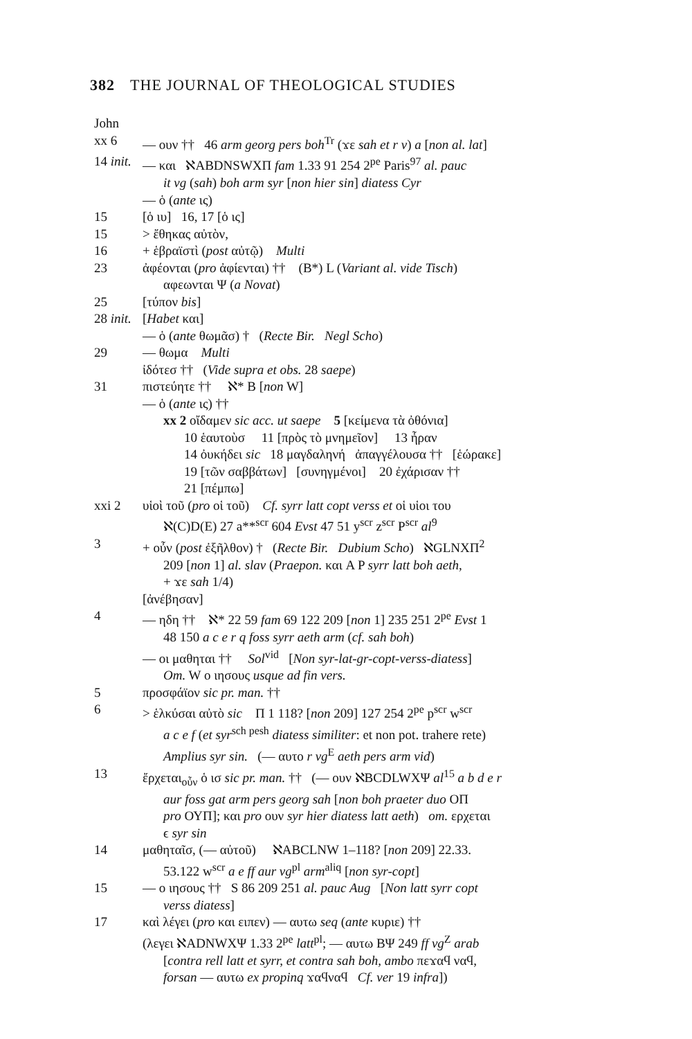382 THE JOURNAL OF THEOLOGICAL STUDIES
John
xx 6 — ουν †† 46 arm georg pers boh<sup>Tr</sup> (ϫε sah et r v) a [non al. lat]
14 init.
— και ℵABDNSWXΠ fam 1.33 91 254 2<sup>pe</sup> Paris<sup>97</sup> al. pauc
it vg (sah) boh arm syr [non hier sin] diatess Cyr
— ὁ (ante ις)
15 [ὁ ιυ] 16, 17 [ὁ ις]
15 > ἔθηκας αὐτὸν,
16 + ἑβραϊστὶ (post αὐτῷ) Multi
23 ἀφέονται (pro ἀφίενται) †† (B*) L (Variant al. vide Tisch)
αφεωνται Ψ (a Novat)
25 [τύπον bis]
28 init.
[Habet και]
— ὁ (ante θωμᾶσ) † (Recte Bir. Negl Scho)
29 — θωμα Multi
ἰδότεσ †† (Vide supra et obs. 28 saepe)
31 πιστεύητε †† ℵ* B [non W]
— ὁ (ante ις) ††
xx 2 οἴδαμεν sic acc. ut saepe 5 [κείμενα τὰ ὀθόνια]
10 ἑαυτοὺσ 11 [πρὸς τὸ μνημεῖον] 13 ἦραν
14 ὀυκήδει sic 18 μαγδαληνή ἀπαγγέλουσα †† [ἑώρακε]
19 [τῶν σαββάτων] [συνηγμένοι] 20 ἐχάρισαν ††
21 [πέμπω]
xxi 2 υἱοὶ τοῦ (pro οἱ τοῦ) Cf. syrr latt copt verss et οἱ υἱοι του
ℵ(C)D(E) 27 a**<sup>scr</sup> 604 Evst 47 51 y<sup>scr</sup> z<sup>scr</sup> P<sup>scr</sup> al<sup>9</sup>
3 + οὖν (post ἐξῆλθον) † (Recte Bir. Dubium Scho) ℵGLNXΠ<sup>2</sup>
209 [non 1] al. slav (Praepon. και A P syrr latt boh aeth,
+ ϫε sah 1/4)
[ἀνέβησαν]
4 — ηδη †† ℵ* 22 59 fam 69 122 209 [non 1] 235 251 2<sup>pe</sup> Evst 1
48 150 a c e r q foss syrr aeth arm (cf. sah boh)
— οι μαθηται †† Sol<sup>vid</sup> [Non syr-lat-gr-copt-verss-diatess]
Om. W ο ιησους usque ad fin vers.
5 προσφάϊον sic pr. man. ††
6 > ἑλκύσαι αὐτὸ sic Π 1 118? [non 209] 127 254 2<sup>pe</sup> p<sup>scr</sup> w<sup>scr</sup>
a c e f (et syr<sup>sch pesh</sup> diatess similiter: et non pot. trahere rete)
Amplius syr sin. (— αυτο r vg<sup>E</sup> aeth pers arm vid)
13 ἔρχεται<sub>οὖν</sub> ὁ ισ sic pr. man. †† (— ουν ℵBCDLWXΨ al<sup>15</sup> a b d e r
aur foss gat arm pers georg sah [non boh praeter duo ΟΠ
pro ΟΥΠ]; και pro ουν syr hier diatess latt aeth) om. ερχεται
ϵ syr sin
14 μαθηταῖσ, (— αὐτοῦ) ℵABCLNW 1–118? [non 209] 22.33.
53.122 w<sup>scr</sup> a e ff aur vg<sup>pl</sup> arm<sup>aliq</sup> [non syr-copt]
15 — ο ιησους †† S 86 209 251 al. pauc Aug [Non latt syrr copt
verss diatess]
17 καὶ λέγει (pro και ειπεν) — αυτω seq (ante κυριε) ††
(λεγει ℵADNWXΨ 1.33 2<sup>pe</sup> latt<sup>pl</sup>; — αυτω BΨ 249 ff vg<sup>Z</sup> arab
[contra rell latt et syrr, et contra sah boh, ambo πεϫαϥ ναϥ,
forsan — αυτω ex propinq ϫαϥναϥ Cf. ver 19 infra])